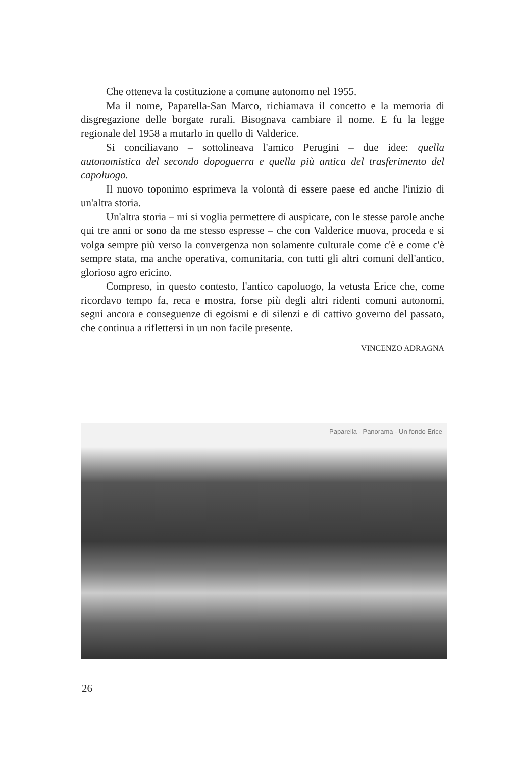Che otteneva la costituzione a comune autonomo nel 1955.
Ma il nome, Paparella-San Marco, richiamava il concetto e la memoria di disgregazione delle borgate rurali. Bisognava cambiare il nome. E fu la legge regionale del 1958 a mutarlo in quello di Valderice.
Si conciliavano – sottolineava l'amico Perugini – due idee: quella autonomistica del secondo dopoguerra e quella più antica del trasferimento del capoluogo.
Il nuovo toponimo esprimeva la volontà di essere paese ed anche l'inizio di un'altra storia.
Un'altra storia – mi si voglia permettere di auspicare, con le stesse parole anche qui tre anni or sono da me stesso espresse – che con Valderice muova, proceda e si volga sempre più verso la convergenza non solamente culturale come c'è e come c'è sempre stata, ma anche operativa, comunitaria, con tutti gli altri comuni dell'antico, glorioso agro ericino.
Compreso, in questo contesto, l'antico capoluogo, la vetusta Erice che, come ricordavo tempo fa, reca e mostra, forse più degli altri ridenti comuni autonomi, segni ancora e conseguenze di egoismi e di silenzi e di cattivo governo del passato, che continua a riflettersi in un non facile presente.
VINCENZO ADRAGNA
Paparella - Panorama - Un fondo Erice
26